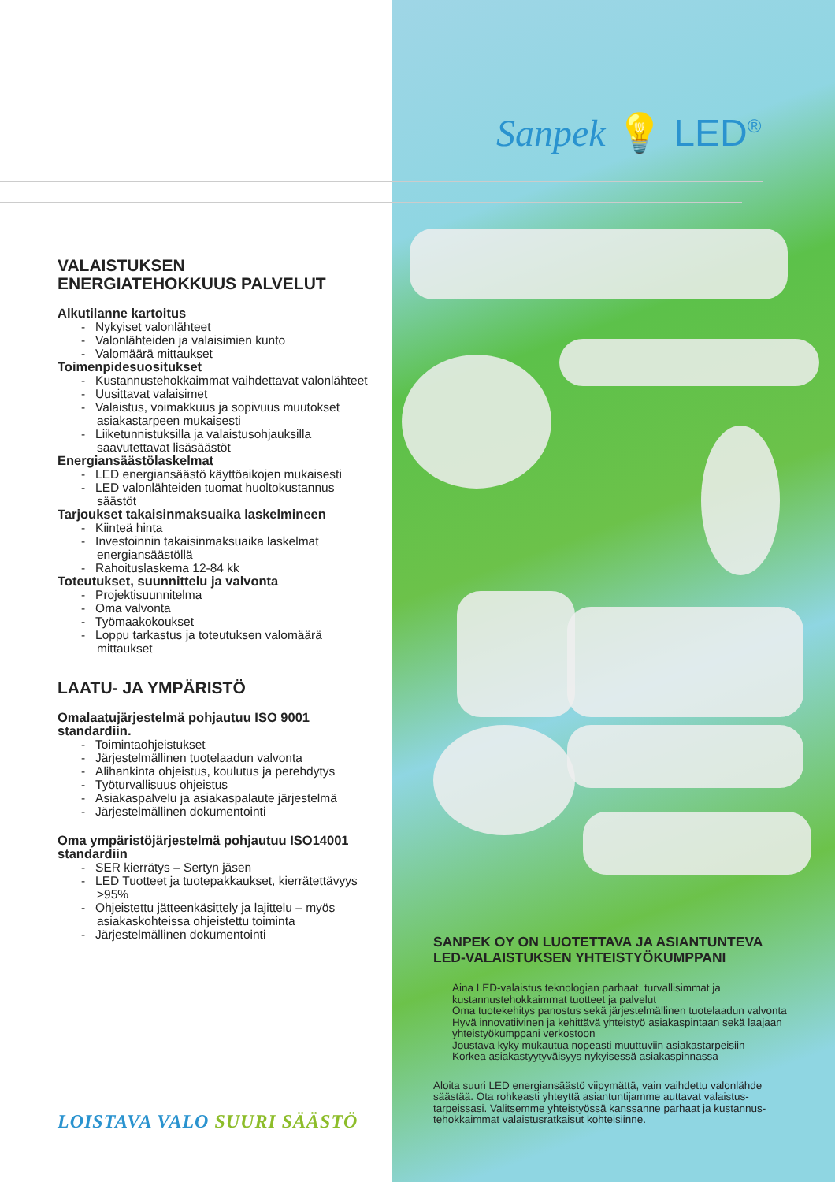Sanpek 💡 LED<sup>®</sup>
VALAISTUKSEN
ENERGIATEHOKKUUS PALVELUT
Alkutilanne kartoitus
- Nykyiset valonlähteet
- Valonlähteiden ja valaisimien kunto
- Valomäärä mittaukset
Toimenpidesuositukset
- Kustannustehokkaimmat vaihdettavat valonlähteet
- Uusittavat valaisimet
- Valaistus, voimakkuus ja sopivuus muutokset asiakastarpeen mukaisesti
- Liiketunnistuksilla ja valaistusohjauksilla saavutettavat lisäsäästöt
Energiansäästölaskelmat
- LED energiansäästö käyttöaikojen mukaisesti
- LED valonlähteiden tuomat huoltokustannus säästöt
Tarjoukset takaisinmaksuaika laskelmineen
- Kiinteä hinta
- Investoinnin takaisinmaksuaika laskelmat energiansäästöllä
- Rahoituslaskema 12-84 kk
Toteutukset, suunnittelu ja valvonta
- Projektisuunnitelma
- Oma valvonta
- Työmaakokoukset
- Loppu tarkastus ja toteutuksen valomäärä mittaukset
LAATU- JA YMPÄRISTÖ
Omalaatujärjestelmä pohjautuu ISO 9001 standardiin.
- Toimintaohjeistukset
- Järjestelmällinen tuotelaadun valvonta
- Alihankinta ohjeistus, koulutus ja perehdytys
- Työturvallisuus ohjeistus
- Asiakaspalvelu ja asiakaspalaute järjestelmä
- Järjestelmällinen dokumentointi
Oma ympäristöjärjestelmä pohjautuu ISO14001 standardiin
- SER kierrätys – Sertyn jäsen
- LED Tuotteet ja tuotepakkaukset, kierrätettävyys >95%
- Ohjeistettu jätteenkäsittely ja lajittelu – myös asiakaskohteissa ohjeistettu toiminta
- Järjestelmällinen dokumentointi
LOISTAVA VALO SUURI SÄÄSTÖ
SANPEK OY ON LUOTETTAVA JA ASIANTUNTEVA LED-VALAISTUKSEN YHTEISTYÖKUMPPANI
Aina LED-valaistus teknologian parhaat, turvallisimmat ja kustannustehokkaimmat tuotteet ja palvelut
Oma tuotekehitys panostus sekä järjestelmällinen tuotelaadun valvonta
Hyvä innovatiivinen ja kehittävä yhteistyö asiakaspintaan sekä laajaan yhteistyökumppani verkostoon
Joustava kyky mukautua nopeasti muuttuviin asiakastarpeisiin
Korkea asiakastyytyväisyys nykyisessä asiakaspinnassa
Aloita suuri LED energiansäästö viipymättä, vain vaihdettu valonlähde säästää. Ota rohkeasti yhteyttä asiantuntijamme auttavat valaistus-tarpeissasi. Valitsemme yhteistyössä kanssanne parhaat ja kustannus-tehokkaimmat valaistusratkaisut kohteisiinne.